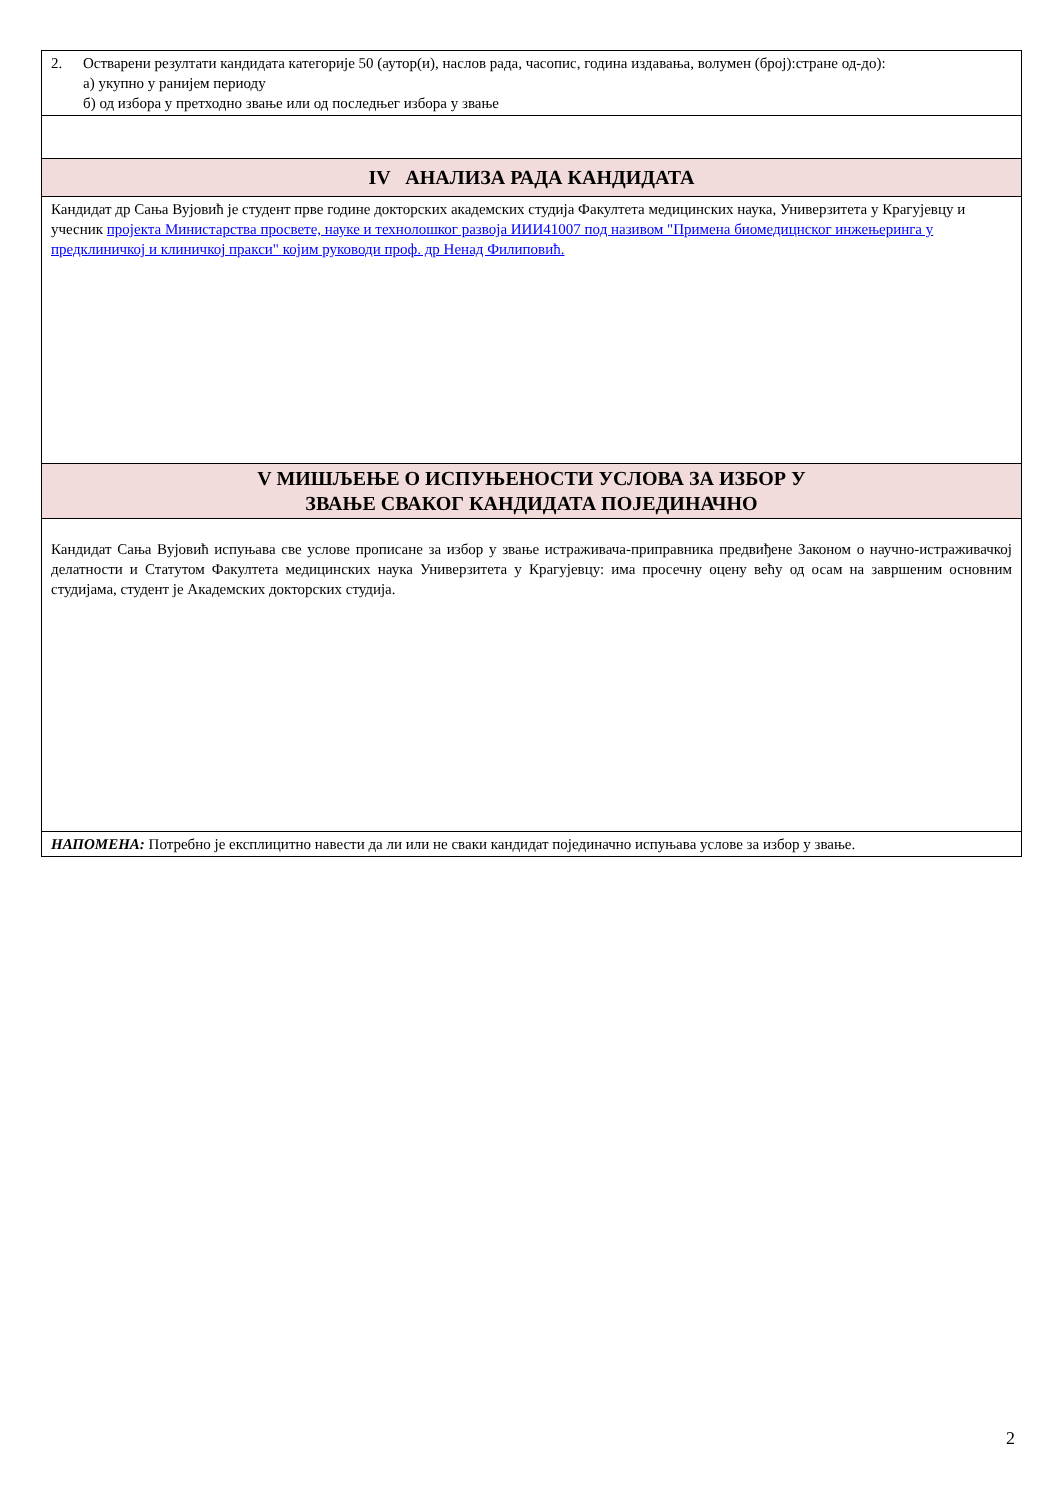| 2. Остварени резултати кандидата категорије 50 (аутор(и), наслов рада, часопис, година издавања, волумен (број):стране од-до): а) укупно у ранијем периоду б) од избора у претходно звање или од последњег избора у звање |
| IV АНАЛИЗА РАДА КАНДИДАТА |
| Кандидат др Сања Вујовић је студент прве године докторских академских студија Факултета медицинских наука, Универзитета у Крагујевцу и учесник пројекта Министарства просвете, науке и технолошког развоја ИИИ41007 под називом "Примена биомедицнског инжењеринга у предклиничкој и клиничкој пракси" којим руководи проф. др Ненад Филиповић. |
| V МИШЉЕЊЕ О ИСПУЊЕНОСТИ УСЛОВА ЗА ИЗБОР У ЗВАЊЕ СВАКОГ КАНДИДАТА ПОЈЕДИНАЧНО |
| Кандидат Сања Вујовић испуњава све услове прописане за избор у звање истраживача-приправника предвиђене Законом о научно-истраживачкој делатности и Статутом Факултета медицинских наука Универзитета у Крагујевцу: има просечну оцену већу од осам на завршеним основним студијама, студент је Академских докторских студија. |
| НАПОМЕНА: Потребно је експлицитно навести да ли или не сваки кандидат појединачно испуњава услове за избор у звање. |
2